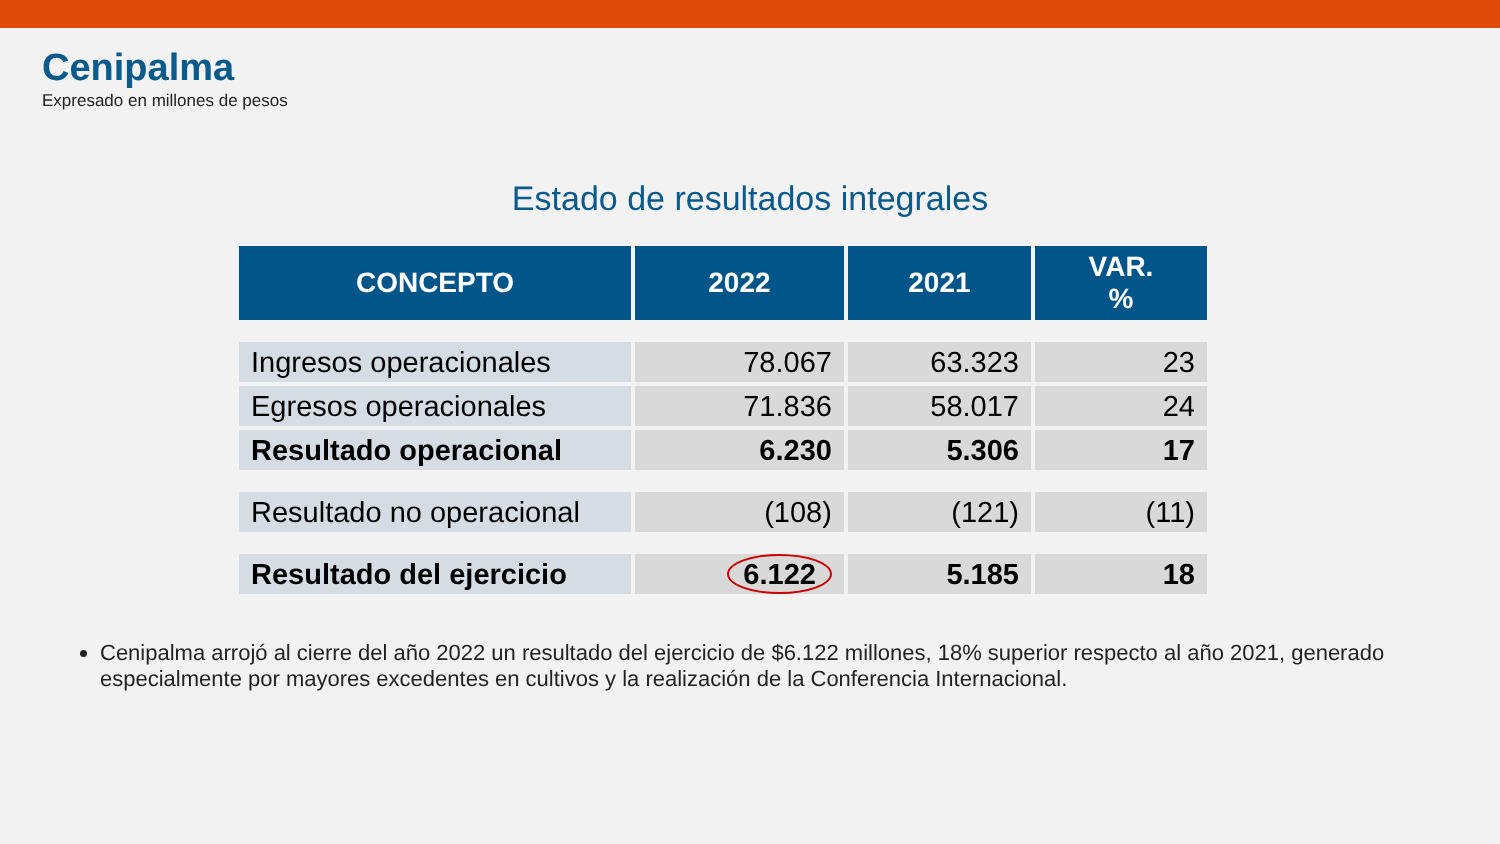Cenipalma
Expresado en millones de pesos
Estado de resultados integrales
| CONCEPTO | 2022 | 2021 | VAR. % |
| --- | --- | --- | --- |
| Ingresos operacionales | 78.067 | 63.323 | 23 |
| Egresos operacionales | 71.836 | 58.017 | 24 |
| Resultado operacional | 6.230 | 5.306 | 17 |
| Resultado no operacional | (108) | (121) | (11) |
| Resultado del ejercicio | 6.122 | 5.185 | 18 |
Cenipalma arrojó al cierre del año 2022 un resultado del ejercicio de $6.122 millones, 18% superior respecto al año 2021, generado especialmente por mayores excedentes en cultivos y la realización de la Conferencia Internacional.